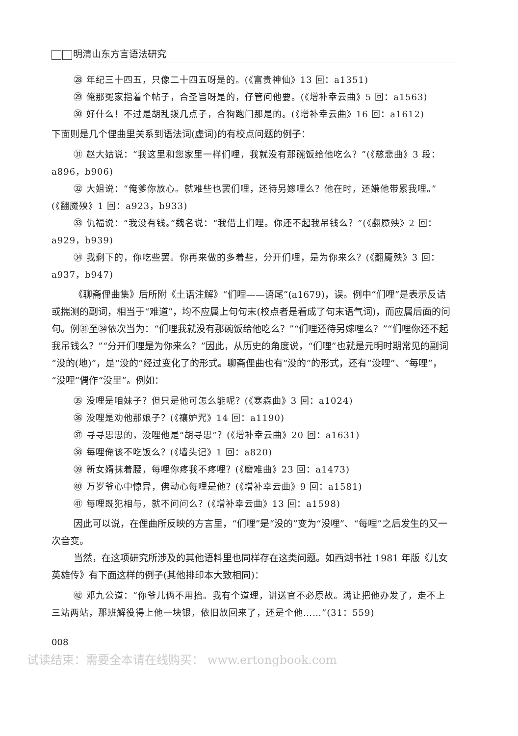明清山东方言语法研究
㉘ 年纪三十四五，只像二十四五呀是的。(《富贵神仙》13 回：a1351)
㉙ 俺那冤家指着个帖子，合圣旨呀是的，仔管问他要。(《增补幸云曲》5 回：a1563)
㉚ 好什么！不过是胡乱拨几点子，合狗跑门那是的。(《增补幸云曲》16 回：a1612)
下面则是几个俚曲里关系到语法词(虚词)的有校点问题的例子：
㉛ 赵大姑说：“我这里和您家里一样们哩，我就没有那碗饭给他吃么？”(《慈悲曲》3 段：a896，b906)
㉜ 大姐说：“俺爹你放心。就难些也罢们哩，还待另嫁哩么？他在时，还嫌他带累我哩。”(《翻魇殃》1 回：a923，b933)
㉝ 仇福说：“我没有钱。”魏名说：“我借上们哩。你还不起我吊钱么？”(《翻魇殃》2 回：a929，b939)
㉞ 我剩下的，你吃些罢。你再来做的多着些，分开们哩，是为你来么？(《翻魇殃》3 回：a937，b947)
《聊斋俚曲集》后所附《土语注解》“们哩——语尾”(a1679)，误。例中“们哩”是表示反诘或揣测的副词，相当于“难道”，均不应属上句句末(校点者是看成了句末语气词)，而应属后面的问句。例㉛至㉞依次当为：“们哩我就没有那碗饭给他吃么？”“们哩还待另嫁哩么？”“们哩你还不起我吊钱么？”“分开们哩是为你来么？”因此，从历史的角度说，“们哩”也就是元明时期常见的副词“没的(地)”，是“没的”经过变化了的形式。聊斋俚曲也有“没的”的形式，还有“没哩”、“每哩”，“没哩”偶作“没里”。例如：
㉟ 没哩是咱妹子？但只是他可怎么能呢？(《寒森曲》3 回：a1024)
㊱ 没哩是劝他那娘子？(《禳妒咒》14 回：a1190)
㊲ 寻寻思思的，没哩他是“胡寻思”？(《增补幸云曲》20 回：a1631)
㊳ 每哩俺该不吃饭么？(《墙头记》1 回：a820)
㊴ 新女婿抹着腰，每哩你疼我不疼哩？(《磨难曲》23 回：a1473)
㊵ 万岁爷心中惊异，佛动心每哩是他？(《增补幸云曲》9 回：a1581)
㊶ 每哩既犯相与，就不问问么？(《增补幸云曲》13 回：a1598)
因此可以说，在俚曲所反映的方言里，“们哩”是“没的”变为“没哩”、“每哩”之后发生的又一次音变。
当然，在这项研究所涉及的其他语料里也同样存在这类问题。如西湖书社 1981 年版《儿女英雄传》有下面这样的例子(其他排印本大致相同)：
㊷ 邓九公道：“你爷儿俩不用抬。我有个道理，讲送官不必原故。满让把他办发了，走不上三站两站，那班解役得上他一块银，依旧放回来了，还是个他……”(31：559)
008
试读结束：需要全本请在线购买： www.ertongbook.com